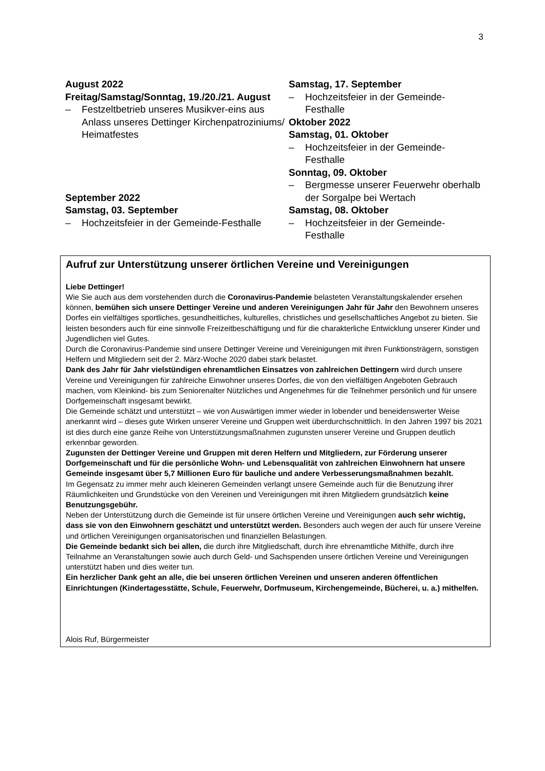3
August 2022
Freitag/Samstag/Sonntag, 19./20./21. August
– Festzeltbetrieb unseres Musikver-eins aus Anlass unseres Dettinger Kirchenpatroziniums/ Heimatfestes
September 2022
Samstag, 03. September
– Hochzeitsfeier in der Gemeinde-Festhalle
Samstag, 17. September
– Hochzeitsfeier in der Gemeinde-Festhalle
Oktober 2022
Samstag, 01. Oktober
– Hochzeitsfeier in der Gemeinde-Festhalle
Sonntag, 09. Oktober
– Bergmesse unserer Feuerwehr oberhalb der Sorgalpe bei Wertach
Samstag, 08. Oktober
– Hochzeitsfeier in der Gemeinde-Festhalle
Aufruf zur Unterstützung unserer örtlichen Vereine und Vereinigungen
Liebe Dettinger!
Wie Sie auch aus dem vorstehenden durch die Coronavirus-Pandemie belasteten Veranstaltungskalender ersehen können, bemühen sich unsere Dettinger Vereine und anderen Vereinigungen Jahr für Jahr den Bewohnern unseres Dorfes ein vielfältiges sportliches, gesundheitliches, kulturelles, christliches und gesellschaftliches Angebot zu bieten. Sie leisten besonders auch für eine sinnvolle Freizeitbeschäftigung und für die charakterliche Entwicklung unserer Kinder und Jugendlichen viel Gutes.
Durch die Coronavirus-Pandemie sind unsere Dettinger Vereine und Vereinigungen mit ihren Funktionsträgern, sonstigen Helfern und Mitgliedern seit der 2. März-Woche 2020 dabei stark belastet.
Dank des Jahr für Jahr vielstündigen ehrenamtlichen Einsatzes von zahlreichen Dettingern wird durch unsere Vereine und Vereinigungen für zahlreiche Einwohner unseres Dorfes, die von den vielfältigen Angeboten Gebrauch machen, vom Kleinkind- bis zum Seniorenalter Nützliches und Angenehmes für die Teilnehmer persönlich und für unsere Dorfgemeinschaft insgesamt bewirkt.
Die Gemeinde schätzt und unterstützt – wie von Auswärtigen immer wieder in lobender und beneidenswerter Weise anerkannt wird – dieses gute Wirken unserer Vereine und Gruppen weit überdurchschnittlich. In den Jahren 1997 bis 2021 ist dies durch eine ganze Reihe von Unterstützungsmaßnahmen zugunsten unserer Vereine und Gruppen deutlich erkennbar geworden.
Zugunsten der Dettinger Vereine und Gruppen mit deren Helfern und Mitgliedern, zur Förderung unserer Dorfgemeinschaft und für die persönliche Wohn- und Lebensqualität von zahlreichen Einwohnern hat unsere Gemeinde insgesamt über 5,7 Millionen Euro für bauliche und andere Verbesserungsmaßnahmen bezahlt.
Im Gegensatz zu immer mehr auch kleineren Gemeinden verlangt unsere Gemeinde auch für die Benutzung ihrer Räumlichkeiten und Grundstücke von den Vereinen und Vereinigungen mit ihren Mitgliedern grundsätzlich keine Benutzungsgebühr.
Neben der Unterstützung durch die Gemeinde ist für unsere örtlichen Vereine und Vereinigungen auch sehr wichtig, dass sie von den Einwohnern geschätzt und unterstützt werden. Besonders auch wegen der auch für unsere Vereine und örtlichen Vereinigungen organisatorischen und finanziellen Belastungen.
Die Gemeinde bedankt sich bei allen, die durch ihre Mitgliedschaft, durch ihre ehrenamtliche Mithilfe, durch ihre Teilnahme an Veranstaltungen sowie auch durch Geld- und Sachspenden unsere örtlichen Vereine und Vereinigungen unterstützt haben und dies weiter tun.
Ein herzlicher Dank geht an alle, die bei unseren örtlichen Vereinen und unseren anderen öffentlichen Einrichtungen (Kindertagesstätte, Schule, Feuerwehr, Dorfmuseum, Kirchengemeinde, Bücherei, u. a.) mithelfen.
Alois Ruf, Bürgermeister